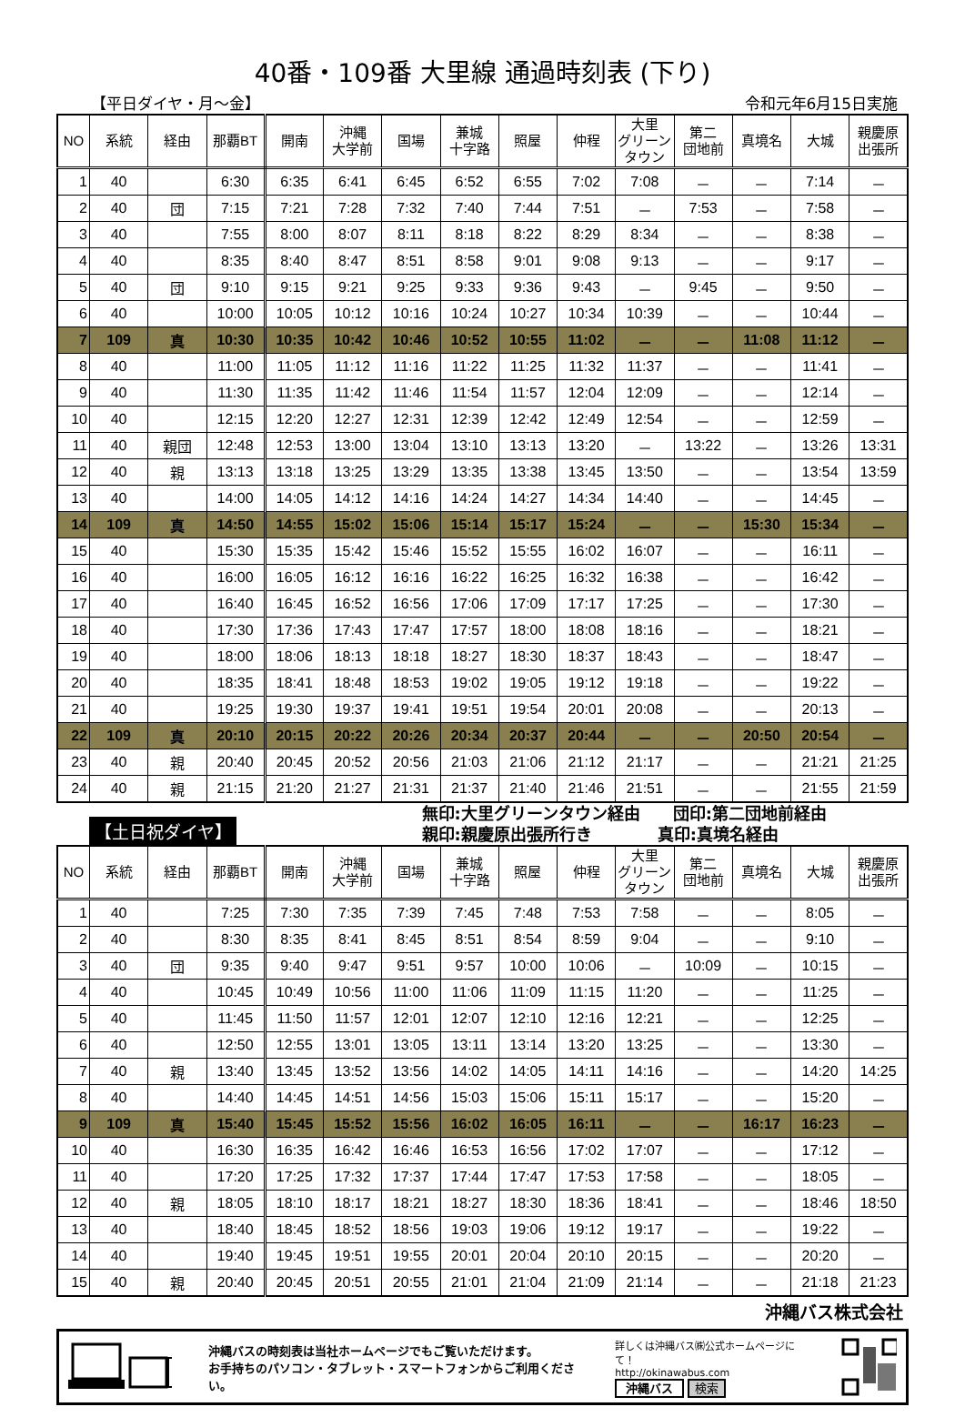40番・109番 大里線 通過時刻表 (下り)
【平日ダイヤ・月～金】 令和元年6月15日実施
| NO | 系統 | 経由 | 那覇BT | 開南 | 沖縄 大学前 | 国場 | 兼城 十字路 | 照屋 | 仲程 | 大里 グリーン タウン | 第二 団地前 | 真境名 | 大城 | 親慶原 出張所 |
| --- | --- | --- | --- | --- | --- | --- | --- | --- | --- | --- | --- | --- | --- | --- |
| 1 | 40 | | 6:30 | 6:35 | 6:41 | 6:45 | 6:52 | 6:55 | 7:02 | 7:08 | － | － | 7:14 | － |
| 2 | 40 | 団 | 7:15 | 7:21 | 7:28 | 7:32 | 7:40 | 7:44 | 7:51 | － | 7:53 | － | 7:58 | － |
| 3 | 40 | | 7:55 | 8:00 | 8:07 | 8:11 | 8:18 | 8:22 | 8:29 | 8:34 | － | － | 8:38 | － |
| 4 | 40 | | 8:35 | 8:40 | 8:47 | 8:51 | 8:58 | 9:01 | 9:08 | 9:13 | － | － | 9:17 | － |
| 5 | 40 | 団 | 9:10 | 9:15 | 9:21 | 9:25 | 9:33 | 9:36 | 9:43 | － | 9:45 | － | 9:50 | － |
| 6 | 40 | | 10:00 | 10:05 | 10:12 | 10:16 | 10:24 | 10:27 | 10:34 | 10:39 | － | － | 10:44 | － |
| 7 | 109 | 真 | 10:30 | 10:35 | 10:42 | 10:46 | 10:52 | 10:55 | 11:02 | － | － | 11:08 | 11:12 | － |
| 8 | 40 | | 11:00 | 11:05 | 11:12 | 11:16 | 11:22 | 11:25 | 11:32 | 11:37 | － | － | 11:41 | － |
| 9 | 40 | | 11:30 | 11:35 | 11:42 | 11:46 | 11:54 | 11:57 | 12:04 | 12:09 | － | － | 12:14 | － |
| 10 | 40 | | 12:15 | 12:20 | 12:27 | 12:31 | 12:39 | 12:42 | 12:49 | 12:54 | － | － | 12:59 | － |
| 11 | 40 | 親団 | 12:48 | 12:53 | 13:00 | 13:04 | 13:10 | 13:13 | 13:20 | － | 13:22 | － | 13:26 | 13:31 |
| 12 | 40 | 親 | 13:13 | 13:18 | 13:25 | 13:29 | 13:35 | 13:38 | 13:45 | 13:50 | － | － | 13:54 | 13:59 |
| 13 | 40 | | 14:00 | 14:05 | 14:12 | 14:16 | 14:24 | 14:27 | 14:34 | 14:40 | － | － | 14:45 | － |
| 14 | 109 | 真 | 14:50 | 14:55 | 15:02 | 15:06 | 15:14 | 15:17 | 15:24 | － | － | 15:30 | 15:34 | － |
| 15 | 40 | | 15:30 | 15:35 | 15:42 | 15:46 | 15:52 | 15:55 | 16:02 | 16:07 | － | － | 16:11 | － |
| 16 | 40 | | 16:00 | 16:05 | 16:12 | 16:16 | 16:22 | 16:25 | 16:32 | 16:38 | － | － | 16:42 | － |
| 17 | 40 | | 16:40 | 16:45 | 16:52 | 16:56 | 17:06 | 17:09 | 17:17 | 17:25 | － | － | 17:30 | － |
| 18 | 40 | | 17:30 | 17:36 | 17:43 | 17:47 | 17:57 | 18:00 | 18:08 | 18:16 | － | － | 18:21 | － |
| 19 | 40 | | 18:00 | 18:06 | 18:13 | 18:18 | 18:27 | 18:30 | 18:37 | 18:43 | － | － | 18:47 | － |
| 20 | 40 | | 18:35 | 18:41 | 18:48 | 18:53 | 19:02 | 19:05 | 19:12 | 19:18 | － | － | 19:22 | － |
| 21 | 40 | | 19:25 | 19:30 | 19:37 | 19:41 | 19:51 | 19:54 | 20:01 | 20:08 | － | － | 20:13 | － |
| 22 | 109 | 真 | 20:10 | 20:15 | 20:22 | 20:26 | 20:34 | 20:37 | 20:44 | － | － | 20:50 | 20:54 | － |
| 23 | 40 | 親 | 20:40 | 20:45 | 20:52 | 20:56 | 21:03 | 21:06 | 21:12 | 21:17 | － | － | 21:21 | 21:25 |
| 24 | 40 | 親 | 21:15 | 21:20 | 21:27 | 21:31 | 21:37 | 21:40 | 21:46 | 21:51 | － | － | 21:55 | 21:59 |
【土日祝ダイヤ】
無印:大里グリーンタウン経由　　団印:第二団地前経由
親印:親慶原出張所行き　　　　真印:真境名経由
| NO | 系統 | 経由 | 那覇BT | 開南 | 沖縄 大学前 | 国場 | 兼城 十字路 | 照屋 | 仲程 | 大里 グリーン タウン | 第二 団地前 | 真境名 | 大城 | 親慶原 出張所 |
| --- | --- | --- | --- | --- | --- | --- | --- | --- | --- | --- | --- | --- | --- | --- |
| 1 | 40 | | 7:25 | 7:30 | 7:35 | 7:39 | 7:45 | 7:48 | 7:53 | 7:58 | － | － | 8:05 | － |
| 2 | 40 | | 8:30 | 8:35 | 8:41 | 8:45 | 8:51 | 8:54 | 8:59 | 9:04 | － | － | 9:10 | － |
| 3 | 40 | 団 | 9:35 | 9:40 | 9:47 | 9:51 | 9:57 | 10:00 | 10:06 | － | 10:09 | － | 10:15 | － |
| 4 | 40 | | 10:45 | 10:49 | 10:56 | 11:00 | 11:06 | 11:09 | 11:15 | 11:20 | － | － | 11:25 | － |
| 5 | 40 | | 11:45 | 11:50 | 11:57 | 12:01 | 12:07 | 12:10 | 12:16 | 12:21 | － | － | 12:25 | － |
| 6 | 40 | | 12:50 | 12:55 | 13:01 | 13:05 | 13:11 | 13:14 | 13:20 | 13:25 | － | － | 13:30 | － |
| 7 | 40 | 親 | 13:40 | 13:45 | 13:52 | 13:56 | 14:02 | 14:05 | 14:11 | 14:16 | － | － | 14:20 | 14:25 |
| 8 | 40 | | 14:40 | 14:45 | 14:51 | 14:56 | 15:03 | 15:06 | 15:11 | 15:17 | － | － | 15:20 | － |
| 9 | 109 | 真 | 15:40 | 15:45 | 15:52 | 15:56 | 16:02 | 16:05 | 16:11 | － | － | 16:17 | 16:23 | － |
| 10 | 40 | | 16:30 | 16:35 | 16:42 | 16:46 | 16:53 | 16:56 | 17:02 | 17:07 | － | － | 17:12 | － |
| 11 | 40 | | 17:20 | 17:25 | 17:32 | 17:37 | 17:44 | 17:47 | 17:53 | 17:58 | － | － | 18:05 | － |
| 12 | 40 | 親 | 18:05 | 18:10 | 18:17 | 18:21 | 18:27 | 18:30 | 18:36 | 18:41 | － | － | 18:46 | 18:50 |
| 13 | 40 | | 18:40 | 18:45 | 18:52 | 18:56 | 19:03 | 19:06 | 19:12 | 19:17 | － | － | 19:22 | － |
| 14 | 40 | | 19:40 | 19:45 | 19:51 | 19:55 | 20:01 | 20:04 | 20:10 | 20:15 | － | － | 20:20 | － |
| 15 | 40 | 親 | 20:40 | 20:45 | 20:51 | 20:55 | 21:01 | 21:04 | 21:09 | 21:14 | － | － | 21:18 | 21:23 |
沖縄バス株式会社
沖縄バスの時刻表は当社ホームページでもご覧いただけます。
お手持ちのパソコン・タブレット・スマートフォンからご利用ください。
詳しくは沖縄バス㈱公式ホームページにて！
http://okinawabus.com
沖縄バス 検索